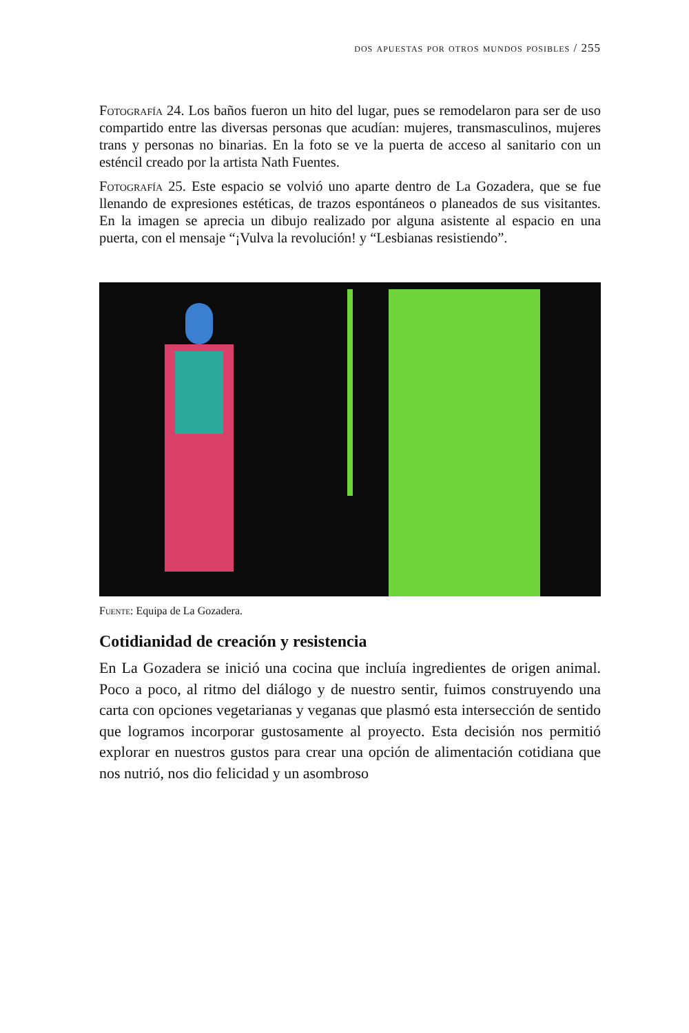dos apuestas por otros mundos posibles / 255
Fotografía 24. Los baños fueron un hito del lugar, pues se remodelaron para ser de uso compartido entre las diversas personas que acudían: mujeres, transmasculinos, mujeres trans y personas no binarias. En la foto se ve la puerta de acceso al sanitario con un esténcil creado por la artista Nath Fuentes.
Fotografía 25. Este espacio se volvió uno aparte dentro de La Gozadera, que se fue llenando de expresiones estéticas, de trazos espontáneos o planeados de sus visitantes. En la imagen se aprecia un dibujo realizado por alguna asistente al espacio en una puerta, con el mensaje “¡Vulva la revolución! y “Lesbianas resistiendo”.
Fuente: Equipa de La Gozadera.
Cotidianidad de creación y resistencia
En La Gozadera se inició una cocina que incluía ingredientes de origen animal. Poco a poco, al ritmo del diálogo y de nuestro sentir, fuimos construyendo una carta con opciones vegetarianas y veganas que plasmó esta intersección de sentido que logramos incorporar gustosamente al proyecto. Esta decisión nos permitió explorar en nuestros gustos para crear una opción de alimentación cotidiana que nos nutrió, nos dio felicidad y un asombroso